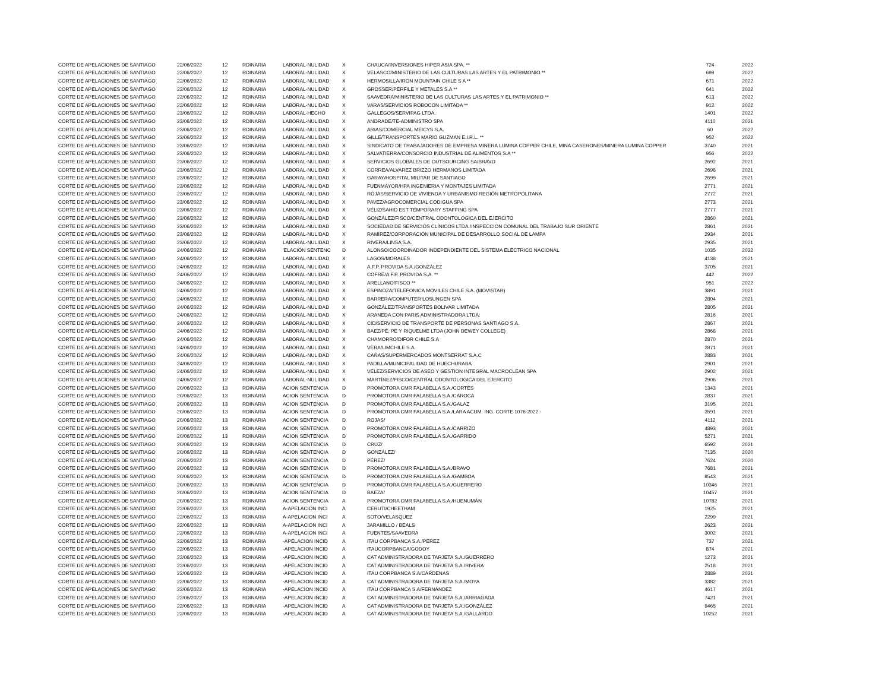| CORTE DE APELACIONES DE SANTIAGO | 22/06/2022 | 12 | RDINARIA | LABORAL-NULIDAD | X | CHAUCA/INVERSIONES HIPER ASIA SPA. ** | 724 | 2022 |
| CORTE DE APELACIONES DE SANTIAGO | 22/06/2022 | 12 | RDINARIA | LABORAL-NULIDAD | X | VELASCO/MINISTERIO DE LAS CULTURAS LAS ARTES Y EL PATRIMONIO ** | 699 | 2022 |
| CORTE DE APELACIONES DE SANTIAGO | 22/06/2022 | 12 | RDINARIA | LABORAL-NULIDAD | X | HERMOSILLA/IRON MOUNTAIN CHILE S A ** | 671 | 2022 |
| CORTE DE APELACIONES DE SANTIAGO | 22/06/2022 | 12 | RDINARIA | LABORAL-NULIDAD | X | GROSSER/PERFILE Y METALES S.A ** | 641 | 2022 |
| CORTE DE APELACIONES DE SANTIAGO | 22/06/2022 | 12 | RDINARIA | LABORAL-NULIDAD | X | SAAVEDRA/MINISTERIO DE LAS CULTURAS LAS ARTES Y EL PATRIMONIO ** | 613 | 2022 |
| CORTE DE APELACIONES DE SANTIAGO | 22/06/2022 | 12 | RDINARIA | LABORAL-NULIDAD | X | VARAS/SERVICIOS ROBOCON LIMITADA ** | 912 | 2022 |
| CORTE DE APELACIONES DE SANTIAGO | 23/06/2022 | 12 | RDINARIA | LABORAL-HECHO | X | GALLEGOS/SERVIPAG LTDA. | 1401 | 2022 |
| CORTE DE APELACIONES DE SANTIAGO | 23/06/2022 | 12 | RDINARIA | LABORAL-NULIDAD | X | ANDRADE/TE-ADMINISTRO SPA | 4110 | 2021 |
| CORTE DE APELACIONES DE SANTIAGO | 23/06/2022 | 12 | RDINARIA | LABORAL-NULIDAD | X | ARIAS/COMERCIAL MEICYS S.A. | 60 | 2022 |
| CORTE DE APELACIONES DE SANTIAGO | 23/06/2022 | 12 | RDINARIA | LABORAL-NULIDAD | X | GILLE/TRANSPORTES MARIO GUZMAN E.I.R.L. ** | 952 | 2022 |
| CORTE DE APELACIONES DE SANTIAGO | 23/06/2022 | 12 | RDINARIA | LABORAL-NULIDAD | X | SINDICATO DE TRABAJADORES DE EMPRESA MINERA LUMINA COPPER CHILE, MINA CASERONES/MINERA LUMINA COPPER | 3740 | 2021 |
| CORTE DE APELACIONES DE SANTIAGO | 23/06/2022 | 12 | RDINARIA | LABORAL-NULIDAD | X | SALVATIERRA/CONSORCIO INDUSTRIAL DE ALIMENTOS S.A ** | 956 | 2022 |
| CORTE DE APELACIONES DE SANTIAGO | 23/06/2022 | 12 | RDINARIA | LABORAL-NULIDAD | X | SERVICIOS GLOBALES DE OUTSOURCING SA/BRAVO | 2692 | 2021 |
| CORTE DE APELACIONES DE SANTIAGO | 23/06/2022 | 12 | RDINARIA | LABORAL-NULIDAD | X | CORREA/ALVAREZ BRIZZO HERMANOS LIMITADA | 2698 | 2021 |
| CORTE DE APELACIONES DE SANTIAGO | 23/06/2022 | 12 | RDINARIA | LABORAL-NULIDAD | X | GARAY/HOSPITAL MILITAR DE SANTIAGO | 2699 | 2021 |
| CORTE DE APELACIONES DE SANTIAGO | 23/06/2022 | 12 | RDINARIA | LABORAL-NULIDAD | X | FUENMAYOR/HPA INGENIERIA Y MONTAJES LIMITADA | 2771 | 2021 |
| CORTE DE APELACIONES DE SANTIAGO | 23/06/2022 | 12 | RDINARIA | LABORAL-NULIDAD | X | ROJAS/SERVICIO DE VIVIENDA Y URBANISMO REGIÓN METROPOLITANA | 2772 | 2021 |
| CORTE DE APELACIONES DE SANTIAGO | 23/06/2022 | 12 | RDINARIA | LABORAL-NULIDAD | X | PAVEZ/AGROCOMERCIAL CODIGUA SPA | 2773 | 2021 |
| CORTE DE APELACIONES DE SANTIAGO | 23/06/2022 | 12 | RDINARIA | LABORAL-NULIDAD | X | VÉLIZ/SAHID EST TEMPORARY STAFFING SPA | 2777 | 2021 |
| CORTE DE APELACIONES DE SANTIAGO | 23/06/2022 | 12 | RDINARIA | LABORAL-NULIDAD | X | GONZÁLEZ/FISCO/CENTRAL ODONTOLOGICA DEL EJERCITO | 2860 | 2021 |
| CORTE DE APELACIONES DE SANTIAGO | 23/06/2022 | 12 | RDINARIA | LABORAL-NULIDAD | X | SOCIEDAD DE SERVICIOS CLÍNICOS LTDA./INSPECCION COMUNAL DEL TRABAJO SUR ORIENTE | 2861 | 2021 |
| CORTE DE APELACIONES DE SANTIAGO | 23/06/2022 | 12 | RDINARIA | LABORAL-NULIDAD | X | RAMÍREZ/CORPORACIÓN MUNICIPAL DE DESARROLLO SOCIAL DE LAMPA | 2934 | 2021 |
| CORTE DE APELACIONES DE SANTIAGO | 23/06/2022 | 12 | RDINARIA | LABORAL-NULIDAD | X | RIVERA/LINSA S.A. | 2935 | 2021 |
| CORTE DE APELACIONES DE SANTIAGO | 24/06/2022 | 12 | RDINARIA | 'ELACIÓN SENTENC | D | ALONSO/COORDINADOR INDEPENDIENTE DEL SISTEMA ELÉCTRICO NACIONAL | 1035 | 2022 |
| CORTE DE APELACIONES DE SANTIAGO | 24/06/2022 | 12 | RDINARIA | LABORAL-NULIDAD | X | LAGOS/MORALES | 4138 | 2021 |
| CORTE DE APELACIONES DE SANTIAGO | 24/06/2022 | 12 | RDINARIA | LABORAL-NULIDAD | X | A.F.P. PROVIDA S.A./GONZÁLEZ | 3705 | 2021 |
| CORTE DE APELACIONES DE SANTIAGO | 24/06/2022 | 12 | RDINARIA | LABORAL-NULIDAD | X | COFRÉ/A.F.P. PROVIDA S.A. ** | 442 | 2022 |
| CORTE DE APELACIONES DE SANTIAGO | 24/06/2022 | 12 | RDINARIA | LABORAL-NULIDAD | X | ARELLANO/FISCO ** | 951 | 2022 |
| CORTE DE APELACIONES DE SANTIAGO | 24/06/2022 | 12 | RDINARIA | LABORAL-NULIDAD | X | ESPINOZA/TELEFONICA MOVILES CHILE S.A. (MOVISTAR) | 3891 | 2021 |
| CORTE DE APELACIONES DE SANTIAGO | 24/06/2022 | 12 | RDINARIA | LABORAL-NULIDAD | X | BARRERA/COMPUTER LOSUNGEN SPA | 2804 | 2021 |
| CORTE DE APELACIONES DE SANTIAGO | 24/06/2022 | 12 | RDINARIA | LABORAL-NULIDAD | X | GONZÁLEZ/TRANSPORTES BOLIVAR LIMITADA | 2805 | 2021 |
| CORTE DE APELACIONES DE SANTIAGO | 24/06/2022 | 12 | RDINARIA | LABORAL-NULIDAD | X | ARANEDA CON PARIS ADMINISTRADORA LTDA: | 2816 | 2021 |
| CORTE DE APELACIONES DE SANTIAGO | 24/06/2022 | 12 | RDINARIA | LABORAL-NULIDAD | X | CID/SERVICIO DE TRANSPORTE DE PERSONAS SANTIAGO S.A. | 2867 | 2021 |
| CORTE DE APELACIONES DE SANTIAGO | 24/06/2022 | 12 | RDINARIA | LABORAL-NULIDAD | X | BAEZ/PÉ, PÉ Y RIQUELME LTDA (JOHN DEWEY COLLEGE) | 2868 | 2021 |
| CORTE DE APELACIONES DE SANTIAGO | 24/06/2022 | 12 | RDINARIA | LABORAL-NULIDAD | X | CHAMORRO/DIFOR CHILE S.A | 2870 | 2021 |
| CORTE DE APELACIONES DE SANTIAGO | 24/06/2022 | 12 | RDINARIA | LABORAL-NULIDAD | X | VERA/LIMCHILE S.A. | 2871 | 2021 |
| CORTE DE APELACIONES DE SANTIAGO | 24/06/2022 | 12 | RDINARIA | LABORAL-NULIDAD | X | CAÑAS/SUPERMERCADOS MONTSERRAT S.A.C | 2883 | 2021 |
| CORTE DE APELACIONES DE SANTIAGO | 24/06/2022 | 12 | RDINARIA | LABORAL-NULIDAD | X | PADILLA/MUNICIPALIDAD DE HUECHURABA | 2901 | 2021 |
| CORTE DE APELACIONES DE SANTIAGO | 24/06/2022 | 12 | RDINARIA | LABORAL-NULIDAD | X | VÉLEZ/SERVICIOS DE ASEO Y GESTION INTEGRAL MACROCLEAN SPA | 2902 | 2021 |
| CORTE DE APELACIONES DE SANTIAGO | 24/06/2022 | 12 | RDINARIA | LABORAL-NULIDAD | X | MARTÍNEZ/FISCO/CENTRAL ODONTOLOGICA DEL EJERCITO | 2906 | 2021 |
| CORTE DE APELACIONES DE SANTIAGO | 20/06/2022 | 13 | RDINARIA | ACION SENTENCIA | D | PROMOTORA CMR FALABELLA S.A./CORTÉS | 1343 | 2021 |
| CORTE DE APELACIONES DE SANTIAGO | 20/06/2022 | 13 | RDINARIA | ACION SENTENCIA | D | PROMOTORA CMR FALABELLA S.A./CAROCA | 2837 | 2021 |
| CORTE DE APELACIONES DE SANTIAGO | 20/06/2022 | 13 | RDINARIA | ACION SENTENCIA | D | PROMOTORA CMR FALABELLA S.A./GALAZ | 3195 | 2021 |
| CORTE DE APELACIONES DE SANTIAGO | 20/06/2022 | 13 | RDINARIA | ACION SENTENCIA | D | PROMOTORA CMR FALABELLA S.A./LARA ACUM. ING. CORTE 1076-2022.- | 3591 | 2021 |
| CORTE DE APELACIONES DE SANTIAGO | 20/06/2022 | 13 | RDINARIA | ACION SENTENCIA | D | ROJAS/ | 4112 | 2021 |
| CORTE DE APELACIONES DE SANTIAGO | 20/06/2022 | 13 | RDINARIA | ACION SENTENCIA | D | PROMOTORA CMR FALABELLA S.A./CARRIZO | 4893 | 2021 |
| CORTE DE APELACIONES DE SANTIAGO | 20/06/2022 | 13 | RDINARIA | ACION SENTENCIA | D | PROMOTORA CMR FALABELLA S.A./GARRIDO | 5271 | 2021 |
| CORTE DE APELACIONES DE SANTIAGO | 20/06/2022 | 13 | RDINARIA | ACION SENTENCIA | D | CRUZ/ | 6592 | 2021 |
| CORTE DE APELACIONES DE SANTIAGO | 20/06/2022 | 13 | RDINARIA | ACION SENTENCIA | D | GONZÁLEZ/ | 7135 | 2020 |
| CORTE DE APELACIONES DE SANTIAGO | 20/06/2022 | 13 | RDINARIA | ACION SENTENCIA | D | PÉREZ/ | 7624 | 2020 |
| CORTE DE APELACIONES DE SANTIAGO | 20/06/2022 | 13 | RDINARIA | ACION SENTENCIA | D | PROMOTORA CMR FALABELLA S.A./BRAVO | 7681 | 2021 |
| CORTE DE APELACIONES DE SANTIAGO | 20/06/2022 | 13 | RDINARIA | ACION SENTENCIA | D | PROMOTORA CMR FALABELLA S.A./GAMBOA | 8543 | 2021 |
| CORTE DE APELACIONES DE SANTIAGO | 20/06/2022 | 13 | RDINARIA | ACION SENTENCIA | D | PROMOTORA CMR FALABELLA S.A./GUERRERO | 10346 | 2021 |
| CORTE DE APELACIONES DE SANTIAGO | 20/06/2022 | 13 | RDINARIA | ACION SENTENCIA | D | BAEZA/ | 10457 | 2021 |
| CORTE DE APELACIONES DE SANTIAGO | 20/06/2022 | 13 | RDINARIA | ACION SENTENCIA | A | PROMOTORA CMR FALABELLA S.A./HUENUMÁN | 10782 | 2021 |
| CORTE DE APELACIONES DE SANTIAGO | 22/06/2022 | 13 | RDINARIA | A-APELACION INCI | A | CERUTI/CHEETHAM | 1925 | 2021 |
| CORTE DE APELACIONES DE SANTIAGO | 22/06/2022 | 13 | RDINARIA | A-APELACION INCI | A | SOTO/VELASQUEZ | 2299 | 2021 |
| CORTE DE APELACIONES DE SANTIAGO | 22/06/2022 | 13 | RDINARIA | A-APELACION INCI | A | JARAMILLO / BEALS | 2623 | 2021 |
| CORTE DE APELACIONES DE SANTIAGO | 22/06/2022 | 13 | RDINARIA | A-APELACION INCI | A | FUENTES/SAAVEDRA | 3002 | 2021 |
| CORTE DE APELACIONES DE SANTIAGO | 22/06/2022 | 13 | RDINARIA | -APELACION INCID | A | ITAU CORPBANCA S.A./PÉREZ | 737 | 2021 |
| CORTE DE APELACIONES DE SANTIAGO | 22/06/2022 | 13 | RDINARIA | -APELACION INCID | A | ITAUCORPBANCA/GODOY | 874 | 2021 |
| CORTE DE APELACIONES DE SANTIAGO | 22/06/2022 | 13 | RDINARIA | -APELACION INCID | A | CAT ADMINISTRADORA DE TARJETA S.A./GUERRERO | 1273 | 2021 |
| CORTE DE APELACIONES DE SANTIAGO | 22/06/2022 | 13 | RDINARIA | -APELACION INCID | A | CAT ADMINISTRADORA DE TARJETA S.A./RIVERA | 2518 | 2021 |
| CORTE DE APELACIONES DE SANTIAGO | 22/06/2022 | 13 | RDINARIA | -APELACION INCID | A | ITAU CORPBANCA S.A/CÁRDENAS | 2889 | 2021 |
| CORTE DE APELACIONES DE SANTIAGO | 22/06/2022 | 13 | RDINARIA | -APELACION INCID | A | CAT ADMINISTRADORA DE TARJETA S.A./MOYA | 3382 | 2021 |
| CORTE DE APELACIONES DE SANTIAGO | 22/06/2022 | 13 | RDINARIA | -APELACION INCID | A | ITAU CORPBANCA S.A/FERNÁNDEZ | 4617 | 2021 |
| CORTE DE APELACIONES DE SANTIAGO | 22/06/2022 | 13 | RDINARIA | -APELACION INCID | A | CAT ADMINISTRADORA DE TARJETA S.A./ARRIAGADA | 7421 | 2021 |
| CORTE DE APELACIONES DE SANTIAGO | 22/06/2022 | 13 | RDINARIA | -APELACION INCID | A | CAT ADMINISTRADORA DE TARJETA S.A./GONZÁLEZ | 9465 | 2021 |
| CORTE DE APELACIONES DE SANTIAGO | 22/06/2022 | 13 | RDINARIA | -APELACION INCID | A | CAT ADMINISTRADORA DE TARJETA S.A./GALLARDO | 10252 | 2021 |